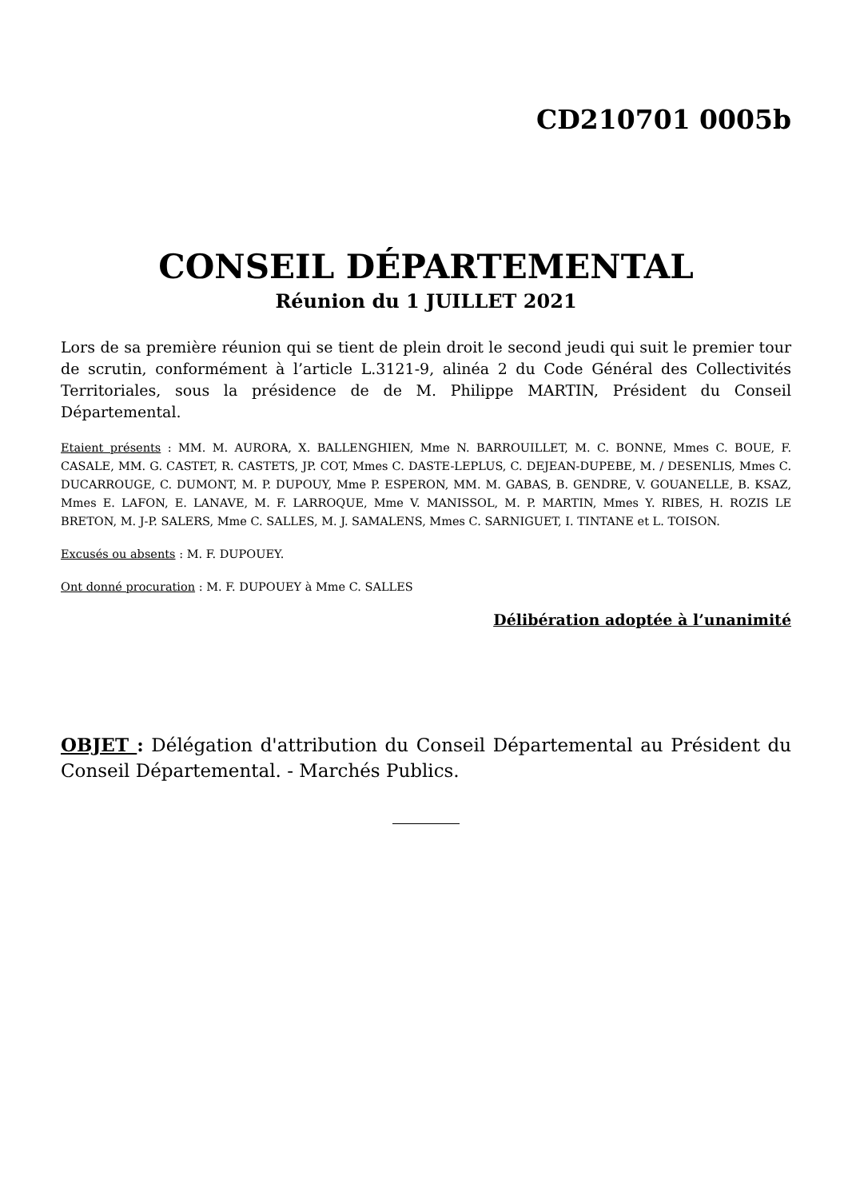CD210701 0005b
CONSEIL DÉPARTEMENTAL
Réunion du 1 JUILLET 2021
Lors de sa première réunion qui se tient de plein droit le second jeudi qui suit le premier tour de scrutin, conformément à l’article L.3121-9, alinéa 2 du Code Général des Collectivités Territoriales, sous la présidence de de M. Philippe MARTIN, Président du Conseil Départemental.
Etaient présents : MM. M. AURORA, X. BALLENGHIEN, Mme N. BARROUILLET, M. C. BONNE, Mmes C. BOUE, F. CASALE, MM. G. CASTET, R. CASTETS, JP. COT, Mmes C. DASTE-LEPLUS, C. DEJEAN-DUPEBE, M. / DESENLIS, Mmes C. DUCARROUGE, C. DUMONT, M. P. DUPOUY, Mme P. ESPERON, MM. M. GABAS, B. GENDRE, V. GOUANELLE, B. KSAZ, Mmes E. LAFON, E. LANAVE, M. F. LARROQUE, Mme V. MANISSOL, M. P. MARTIN, Mmes Y. RIBES, H. ROZIS LE BRETON, M. J-P. SALERS, Mme C. SALLES, M. J. SAMALENS, Mmes C. SARNIGUET, I. TINTANE et L. TOISON.
Excusés ou absents : M. F. DUPOUEY.
Ont donné procuration : M. F. DUPOUEY à Mme C. SALLES
Délibération adoptée à l’unanimité
OBJET : Délégation d'attribution du Conseil Départemental au Président du Conseil Départemental. - Marchés Publics.